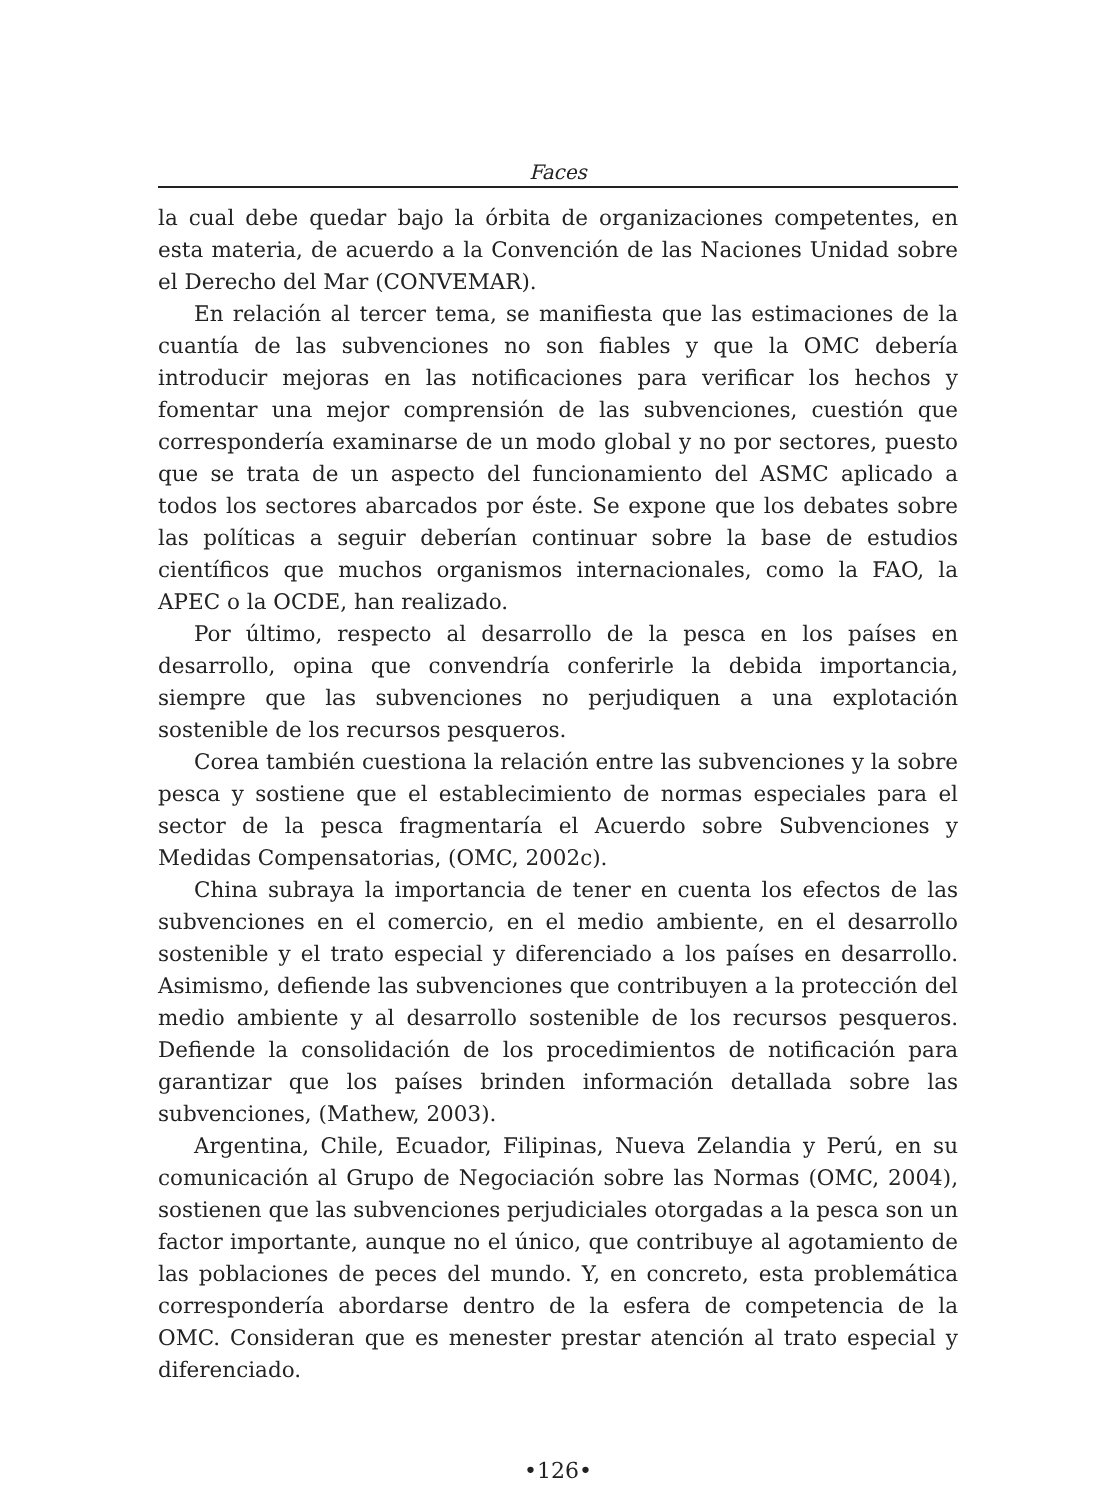Faces
la cual debe quedar bajo la órbita de organizaciones competentes, en esta materia, de acuerdo a la Convención de las Naciones Unidad sobre el Derecho del Mar (CONVEMAR).
En relación al tercer tema, se manifiesta que las estimaciones de la cuantía de las subvenciones no son fiables y que la OMC debería introducir mejoras en las notificaciones para verificar los hechos y fomentar una mejor comprensión de las subvenciones, cuestión que correspondería examinarse de un modo global y no por sectores, puesto que se trata de un aspecto del funcionamiento del ASMC aplicado a todos los sectores abarcados por éste. Se expone que los debates sobre las políticas a seguir deberían continuar sobre la base de estudios científicos que muchos organismos internacionales, como la FAO, la APEC o la OCDE, han realizado.
Por último, respecto al desarrollo de la pesca en los países en desarrollo, opina que convendría conferirle la debida importancia, siempre que las subvenciones no perjudiquen a una explotación sostenible de los recursos pesqueros.
Corea también cuestiona la relación entre las subvenciones y la sobre pesca y sostiene que el establecimiento de normas especiales para el sector de la pesca fragmentaría el Acuerdo sobre Subvenciones y Medidas Compensatorias, (OMC, 2002c).
China subraya la importancia de tener en cuenta los efectos de las subvenciones en el comercio, en el medio ambiente, en el desarrollo sostenible y el trato especial y diferenciado a los países en desarrollo. Asimismo, defiende las subvenciones que contribuyen a la protección del medio ambiente y al desarrollo sostenible de los recursos pesqueros. Defiende la consolidación de los procedimientos de notificación para garantizar que los países brinden información detallada sobre las subvenciones, (Mathew, 2003).
Argentina, Chile, Ecuador, Filipinas, Nueva Zelandia y Perú, en su comunicación al Grupo de Negociación sobre las Normas (OMC, 2004), sostienen que las subvenciones perjudiciales otorgadas a la pesca son un factor importante, aunque no el único, que contribuye al agotamiento de las poblaciones de peces del mundo. Y, en concreto, esta problemática correspondería abordarse dentro de la esfera de competencia de la OMC. Consideran que es menester prestar atención al trato especial y diferenciado.
•126•